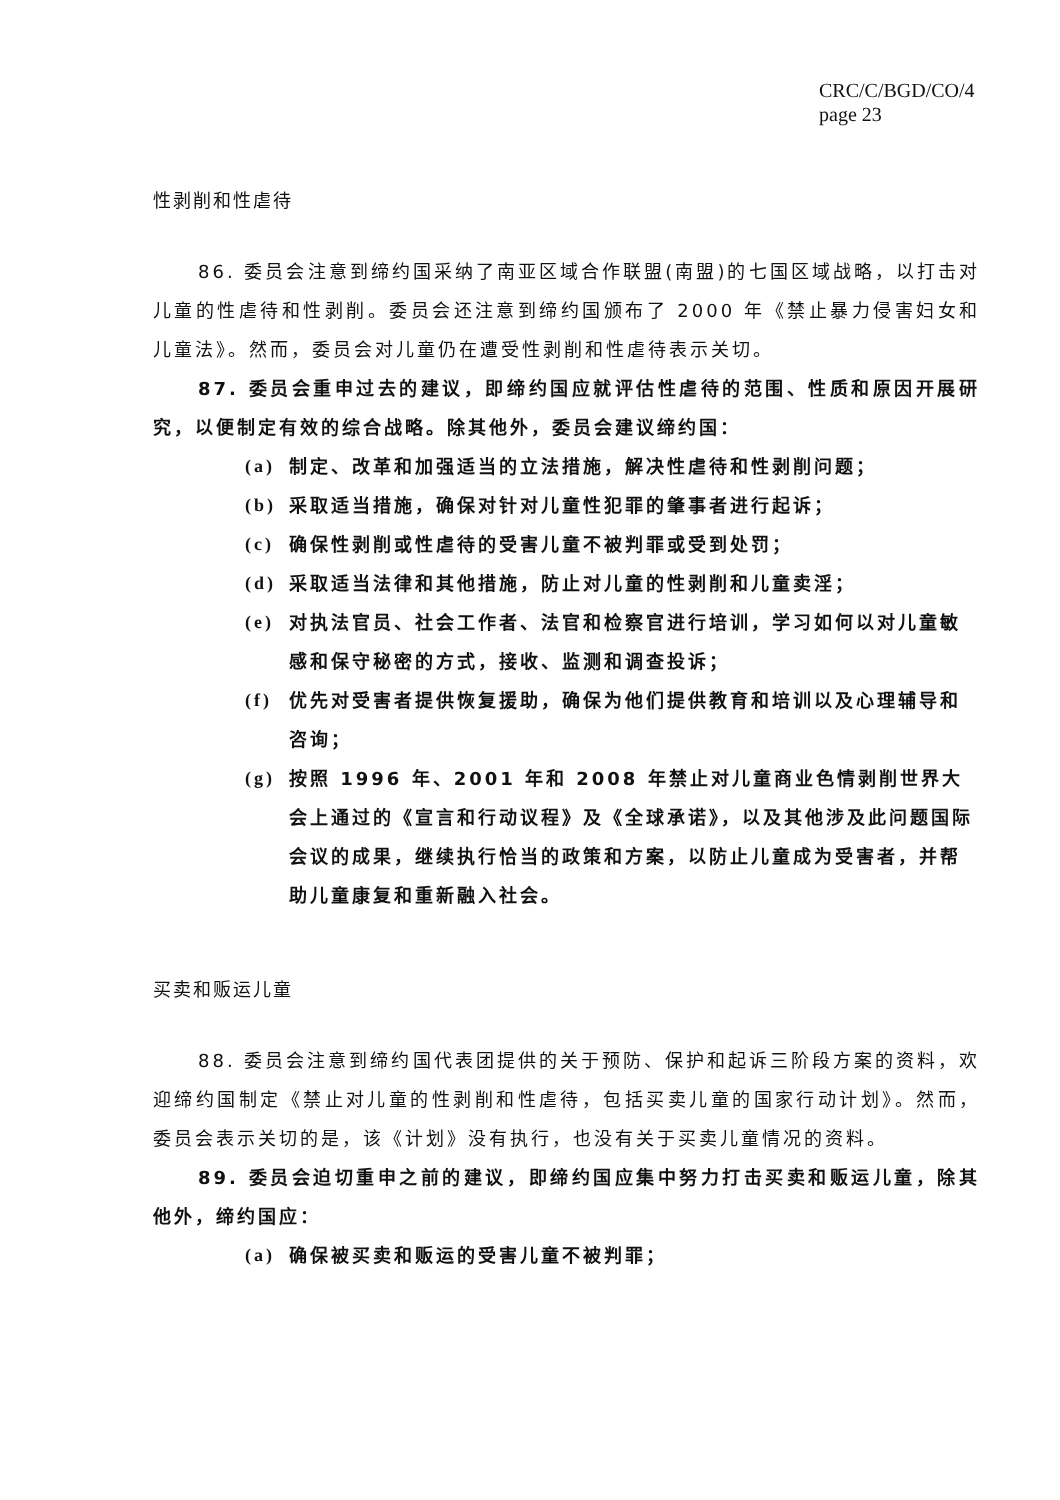CRC/C/BGD/CO/4
page 23
性剥削和性虐待
86. 委员会注意到缔约国采纳了南亚区域合作联盟(南盟)的七国区域战略，以打击对儿童的性虐待和性剥削。委员会还注意到缔约国颁布了 2000 年《禁止暴力侵害妇女和儿童法》。然而，委员会对儿童仍在遭受性剥削和性虐待表示关切。
87. 委员会重申过去的建议，即缔约国应就评估性虐待的范围、性质和原因开展研究，以便制定有效的综合战略。除其他外，委员会建议缔约国：
(a) 制定、改革和加强适当的立法措施，解决性虐待和性剥削问题；
(b) 采取适当措施，确保对针对儿童性犯罪的肇事者进行起诉；
(c) 确保性剥削或性虐待的受害儿童不被判罪或受到处罚；
(d) 采取适当法律和其他措施，防止对儿童的性剥削和儿童卖淫；
(e) 对执法官员、社会工作者、法官和检察官进行培训，学习如何以对儿童敏感和保守秘密的方式，接收、监测和调查投诉；
(f) 优先对受害者提供恢复援助，确保为他们提供教育和培训以及心理辅导和咨询；
(g) 按照 1996 年、2001 年和 2008 年禁止对儿童商业色情剥削世界大会上通过的《宣言和行动议程》及《全球承诺》，以及其他涉及此问题国际会议的成果，继续执行恰当的政策和方案，以防止儿童成为受害者，并帮助儿童康复和重新融入社会。
买卖和贩运儿童
88. 委员会注意到缔约国代表团提供的关于预防、保护和起诉三阶段方案的资料，欢迎缔约国制定《禁止对儿童的性剥削和性虐待，包括买卖儿童的国家行动计划》。然而，委员会表示关切的是，该《计划》没有执行，也没有关于买卖儿童情况的资料。
89. 委员会迫切重申之前的建议，即缔约国应集中努力打击买卖和贩运儿童，除其他外，缔约国应：
(a) 确保被买卖和贩运的受害儿童不被判罪；